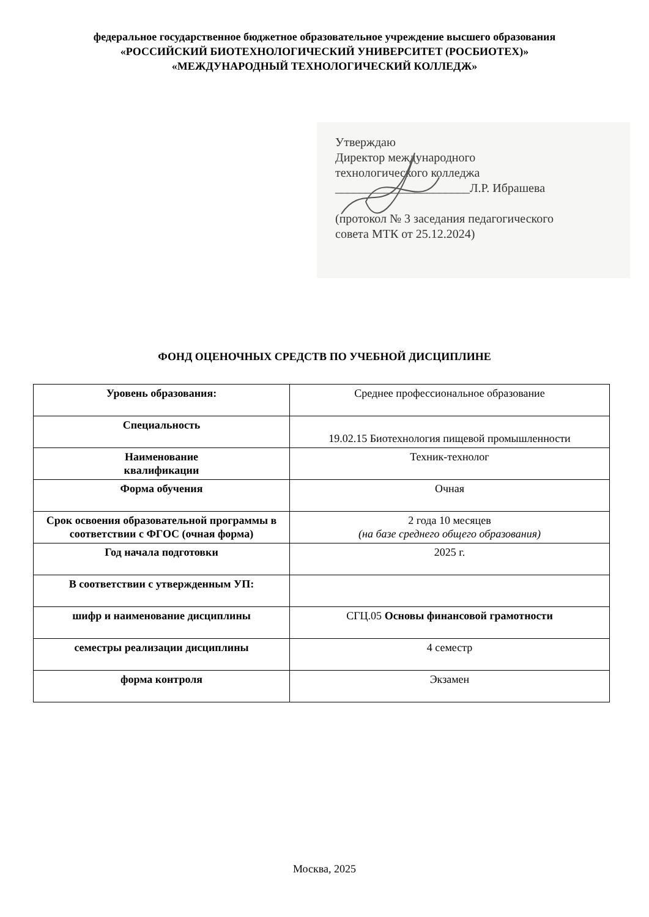федеральное государственное бюджетное образовательное учреждение высшего образования
«РОССИЙСКИЙ БИОТЕХНОЛОГИЧЕСКИЙ УНИВЕРСИТЕТ (РОСБИОТЕХ)»
«МЕЖДУНАРОДНЫЙ ТЕХНОЛОГИЧЕСКИЙ КОЛЛЕДЖ»
Утверждаю
Директор международного
технологического колледжа
______________________Л.Р. Ибрашева
(протокол № 3 заседания педагогического
совета МТК от 25.12.2024)
ФОНД ОЦЕНОЧНЫХ СРЕДСТВ ПО УЧЕБНОЙ ДИСЦИПЛИНЕ
| Уровень образования: | Среднее профессиональное образование |
| Специальность | 19.02.15 Биотехнология пищевой промышленности |
| Наименование квалификации | Техник-технолог |
| Форма обучения | Очная |
| Срок освоения образовательной программы в соответствии с ФГОС (очная форма) | 2 года 10 месяцев (на базе среднего общего образования) |
| Год начала подготовки | 2025 г. |
| В соответствии с утвержденным УП: | |
| шифр и наименование дисциплины | СГЦ.05 Основы финансовой грамотности |
| семестры реализации дисциплины | 4 семестр |
| форма контроля | Экзамен |
Москва, 2025